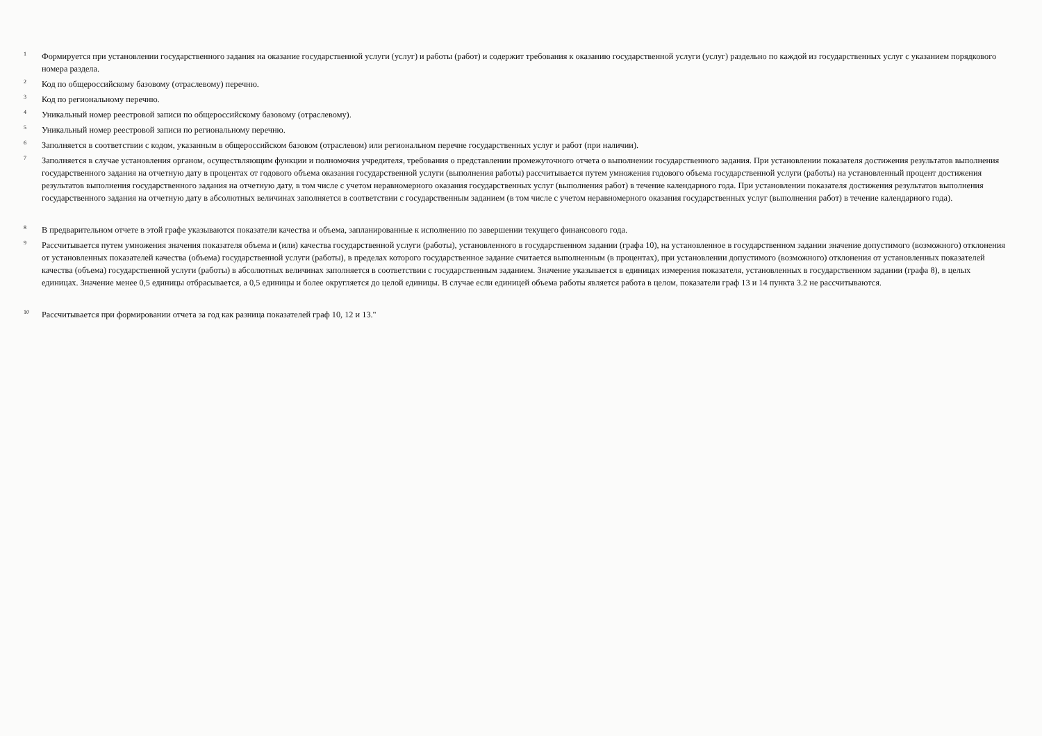<sup>1</sup>
Формируется при установлении государственного задания на оказание государственной услуги (услуг) и работы (работ) и содержит требования к оказанию государственной услуги (услуг) раздельно по каждой из государственных услуг с указанием порядкового номера раздела.
<sup>2</sup>
Код по общероссийскому базовому (отраслевому) перечню.
<sup>3</sup>
Код по региональному перечню.
<sup>4</sup>
Уникальный номер реестровой записи по общероссийскому базовому (отраслевому).
<sup>5</sup>
Уникальный номер реестровой записи по региональному перечню.
<sup>6</sup>
Заполняется в соответствии с кодом, указанным в общероссийском базовом (отраслевом) или региональном перечне государственных услуг и работ (при наличии).
<sup>7</sup>
Заполняется в случае установления органом, осуществляющим функции и полномочия учредителя, требования о представлении промежуточного отчета о выполнении государственного задания. При установлении показателя достижения результатов выполнения государственного задания на отчетную дату в процентах от годового объема оказания государственной услуги (выполнения работы) рассчитывается путем умножения годового объема государственной услуги (работы) на установленный процент достижения результатов выполнения государственного задания на отчетную дату, в том числе с учетом неравномерного оказания государственных услуг (выполнения работ) в течение календарного года. При установлении показателя достижения результатов выполнения государственного задания на отчетную дату в абсолютных величинах заполняется в соответствии с государственным заданием (в том числе с учетом неравномерного оказания государственных услуг (выполнения работ) в течение календарного года).
<sup>8</sup>
В предварительном отчете в этой графе указываются показатели качества и объема, запланированные к исполнению по завершении текущего финансового года.
<sup>9</sup>
Рассчитывается путем умножения значения показателя объема и (или) качества государственной услуги (работы), установленного в государственном задании (графа 10), на установленное в государственном задании значение допустимого (возможного) отклонения от установленных показателей качества (объема) государственной услуги (работы), в пределах которого государственное задание считается выполненным (в процентах), при установлении допустимого (возможного) отклонения от установленных показателей качества (объема) государственной услуги (работы) в абсолютных величинах заполняется в соответствии с государственным заданием. Значение указывается в единицах измерения показателя, установленных в государственном задании (графа 8), в целых единицах. Значение менее 0,5 единицы отбрасывается, а 0,5 единицы и более округляется до целой единицы. В случае если единицей объема работы является работа в целом, показатели граф 13 и 14 пункта 3.2 не рассчитываются.
<sup>10</sup>
Рассчитывается при формировании отчета за год как разница показателей граф 10, 12 и 13."